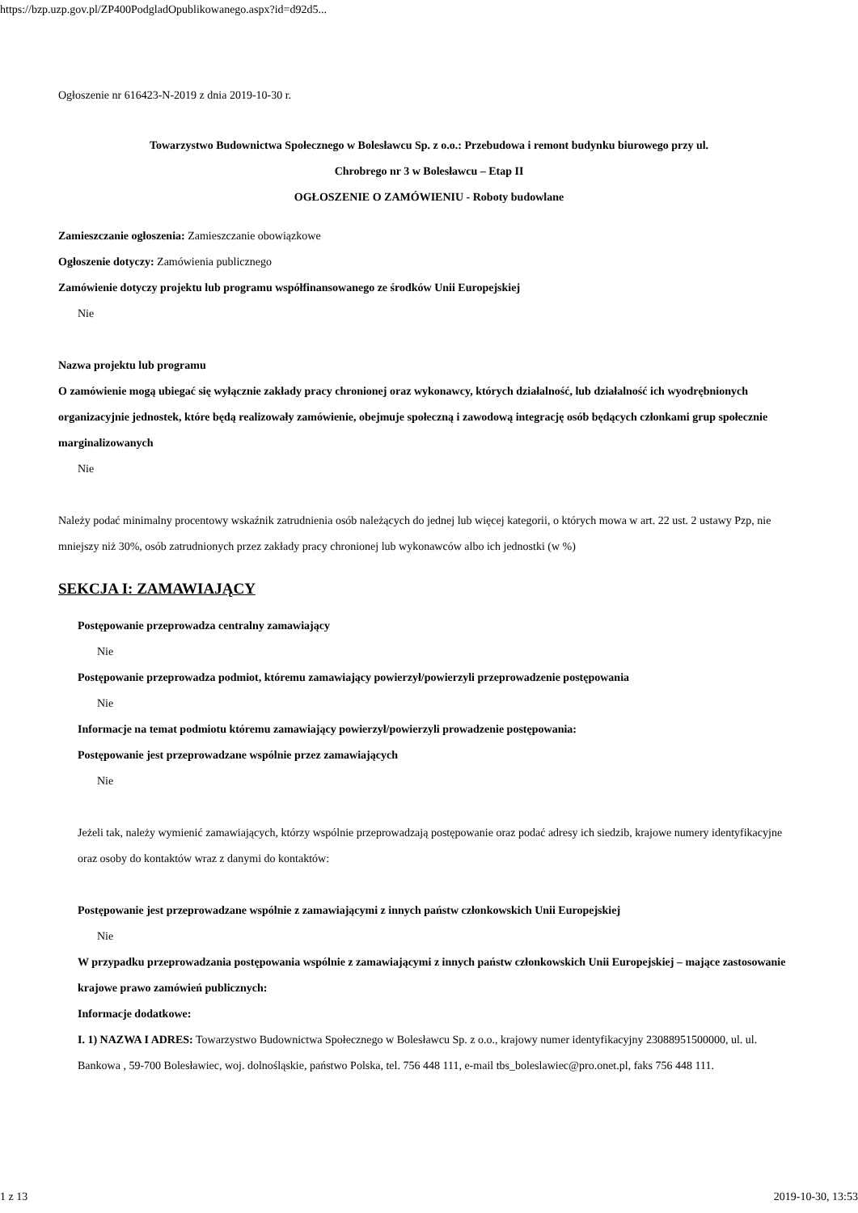https://bzp.uzp.gov.pl/ZP400PodgladOpublikowanego.aspx?id=d92d5...
Ogłoszenie nr 616423-N-2019 z dnia 2019-10-30 r.
Towarzystwo Budownictwa Społecznego w Bolesławcu Sp. z o.o.: Przebudowa i remont budynku biurowego przy ul.
Chrobrego nr 3 w Bolesławcu – Etap II
OGŁOSZENIE O ZAMÓWIENIU - Roboty budowlane
Zamieszczanie ogłoszenia: Zamieszczanie obowiązkowe
Ogłoszenie dotyczy: Zamówienia publicznego
Zamówienie dotyczy projektu lub programu współfinansowanego ze środków Unii Europejskiej
Nie
Nazwa projektu lub programu
O zamówienie mogą ubiegać się wyłącznie zakłady pracy chronionej oraz wykonawcy, których działalność, lub działalność ich wyodrębnionych organizacyjnie jednostek, które będą realizowały zamówienie, obejmuje społeczną i zawodową integrację osób będących członkami grup społecznie marginalizowanych
Nie
Należy podać minimalny procentowy wskaźnik zatrudnienia osób należących do jednej lub więcej kategorii, o których mowa w art. 22 ust. 2 ustawy Pzp, nie mniejszy niż 30%, osób zatrudnionych przez zakłady pracy chronionej lub wykonawców albo ich jednostki (w %)
SEKCJA I: ZAMAWIAJĄCY
Postępowanie przeprowadza centralny zamawiający
Nie
Postępowanie przeprowadza podmiot, któremu zamawiający powierzył/powierzyli przeprowadzenie postępowania
Nie
Informacje na temat podmiotu któremu zamawiający powierzył/powierzyli prowadzenie postępowania:
Postępowanie jest przeprowadzane wspólnie przez zamawiających
Nie
Jeżeli tak, należy wymienić zamawiających, którzy wspólnie przeprowadzają postępowanie oraz podać adresy ich siedzib, krajowe numery identyfikacyjne oraz osoby do kontaktów wraz z danymi do kontaktów:
Postępowanie jest przeprowadzane wspólnie z zamawiającymi z innych państw członkowskich Unii Europejskiej
Nie
W przypadku przeprowadzania postępowania wspólnie z zamawiającymi z innych państw członkowskich Unii Europejskiej – mające zastosowanie krajowe prawo zamówień publicznych:
Informacje dodatkowe:
I. 1) NAZWA I ADRES: Towarzystwo Budownictwa Społecznego w Bolesławcu Sp. z o.o., krajowy numer identyfikacyjny 23088951500000, ul. ul. Bankowa , 59-700 Bolesławiec, woj. dolnośląskie, państwo Polska, tel. 756 448 111, e-mail tbs_boleslawiec@pro.onet.pl, faks 756 448 111.
1 z 13 2019-10-30, 13:53